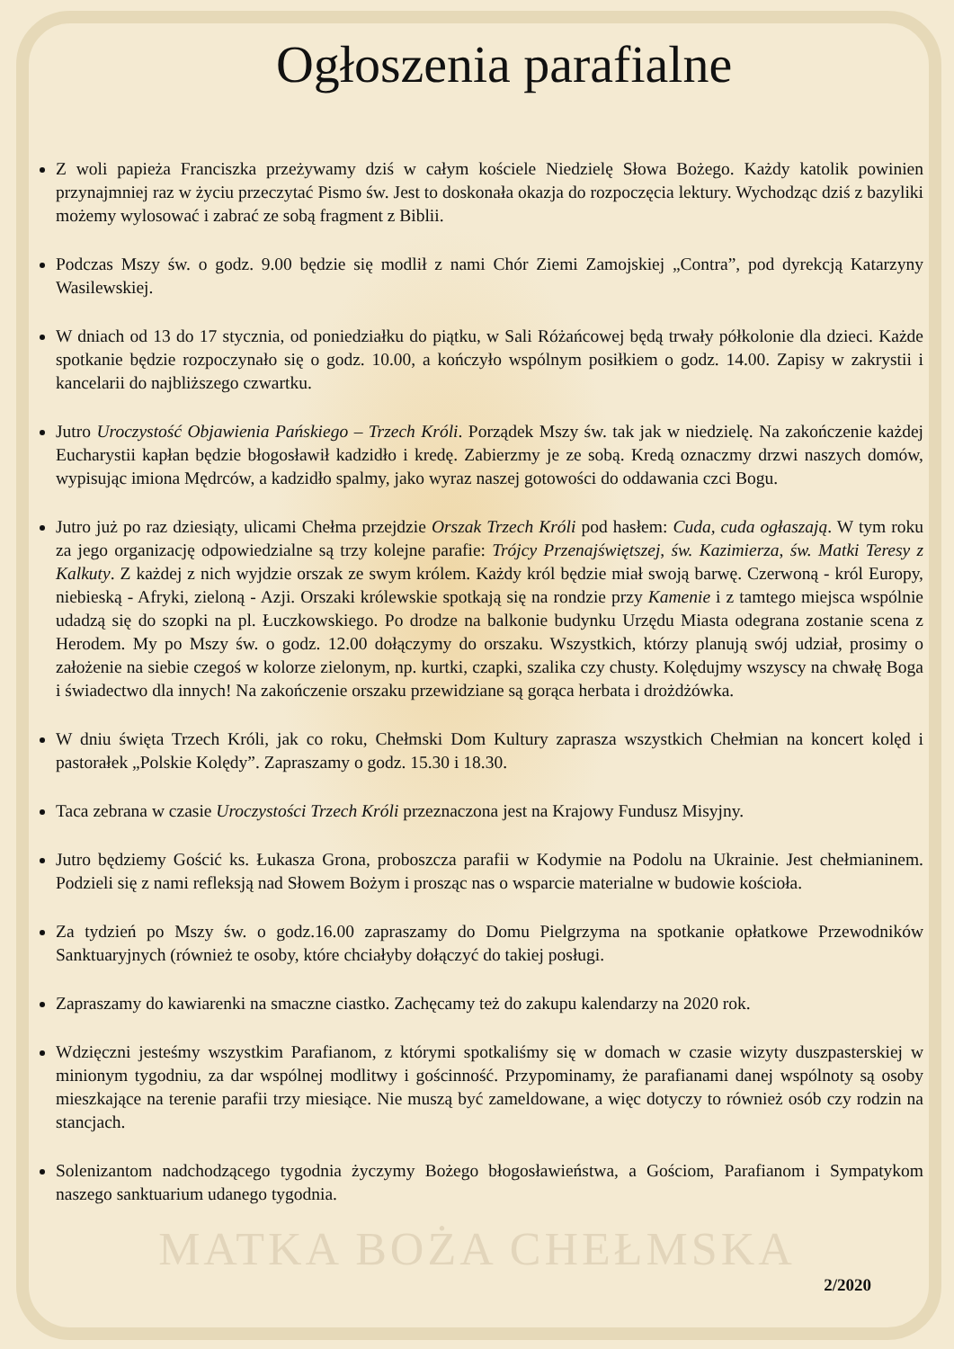Ogłoszenia parafialne
Z woli papieża Franciszka przeżywamy dziś w całym kościele Niedzielę Słowa Bożego. Każdy katolik powinien przynajmniej raz w życiu przeczytać Pismo św. Jest to doskonała okazja do rozpoczęcia lektury. Wychodząc dziś z bazyliki możemy wylosować i zabrać ze sobą fragment z Biblii.
Podczas Mszy św. o godz. 9.00 będzie się modlił z nami Chór Ziemi Zamojskiej „Contra”, pod dyrekcją Katarzyny Wasilewskiej.
W dniach od 13 do 17 stycznia, od poniedziałku do piątku, w Sali Różańcowej będą trwały półkolonie dla dzieci. Każde spotkanie będzie rozpoczynało się o godz. 10.00, a kończyło wspólnym posiłkiem o godz. 14.00. Zapisy w zakrystii i kancelarii do najbliższego czwartku.
Jutro Uroczystość Objawienia Pańskiego – Trzech Króli. Porządek Mszy św. tak jak w niedzielę. Na zakończenie każdej Eucharystii kapłan będzie błogosławił kadzidło i kredę. Zabierzmy je ze sobą. Kredą oznaczmy drzwi naszych domów, wypisując imiona Mędrców, a kadzidło spalmy, jako wyraz naszej gotowości do oddawania czci Bogu.
Jutro już po raz dziesiąty, ulicami Chełma przejdzie Orszak Trzech Króli pod hasłem: Cuda, cuda ogłaszają. W tym roku za jego organizację odpowiedzialne są trzy kolejne parafie: Trójcy Przenajświętszej, św. Kazimierza, św. Matki Teresy z Kalkuty. Z każdej z nich wyjdzie orszak ze swym królem. Każdy król będzie miał swoją barwę. Czerwoną - król Europy, niebieską - Afryki, zieloną - Azji. Orszaki królewskie spotkają się na rondzie przy Kamenie i z tamtego miejsca wspólnie udadzą się do szopki na pl. Łuczkowskiego. Po drodze na balkonie budynku Urzędu Miasta odegrana zostanie scena z Herodem. My po Mszy św. o godz. 12.00 dołączymy do orszaku. Wszystkich, którzy planują swój udział, prosimy o założenie na siebie czegoś w kolorze zielonym, np. kurtki, czapki, szalika czy chusty. Kolędujmy wszyscy na chwałę Boga i świadectwo dla innych! Na zakończenie orszaku przewidziane są gorąca herbata i drożdżówka.
W dniu święta Trzech Króli, jak co roku, Chełmski Dom Kultury zaprasza wszystkich Chełmian na koncert kolęd i pastorałek „Polskie Kolędy”. Zapraszamy o godz. 15.30 i 18.30.
Taca zebrana w czasie Uroczystości Trzech Króli przeznaczona jest na Krajowy Fundusz Misyjny.
Jutro będziemy Gościć ks. Łukasza Grona, proboszcza parafii w Kodymie na Podolu na Ukrainie. Jest chełmianinem. Podzieli się z nami refleksją nad Słowem Bożym i prosząc nas o wsparcie materialne w budowie kościoła.
Za tydzień po Mszy św. o godz.16.00 zapraszamy do Domu Pielgrzyma na spotkanie opłatkowe Przewodników Sanktuaryjnych (również te osoby, które chciałyby dołączyć do takiej posługi.
Zapraszamy do kawiarenki na smaczne ciastko. Zachęcamy też do zakupu kalendarzy na 2020 rok.
Wdzięczni jesteśmy wszystkim Parafianom, z którymi spotkaliśmy się w domach w czasie wizyty duszpasterskiej w minionym tygodniu, za dar wspólnej modlitwy i gościnność. Przypominamy, że parafianami danej wspólnoty są osoby mieszkające na terenie parafii trzy miesiące. Nie muszą być zameldowane, a więc dotyczy to również osób czy rodzin na stancjach.
Solenizantom nadchodzącego tygodnia życzymy Bożego błogosławieństwa, a Gościom, Parafianom i Sympatykom naszego sanktuarium udanego tygodnia.
MATKA BOŻA CHEŁMSKA
2/2020